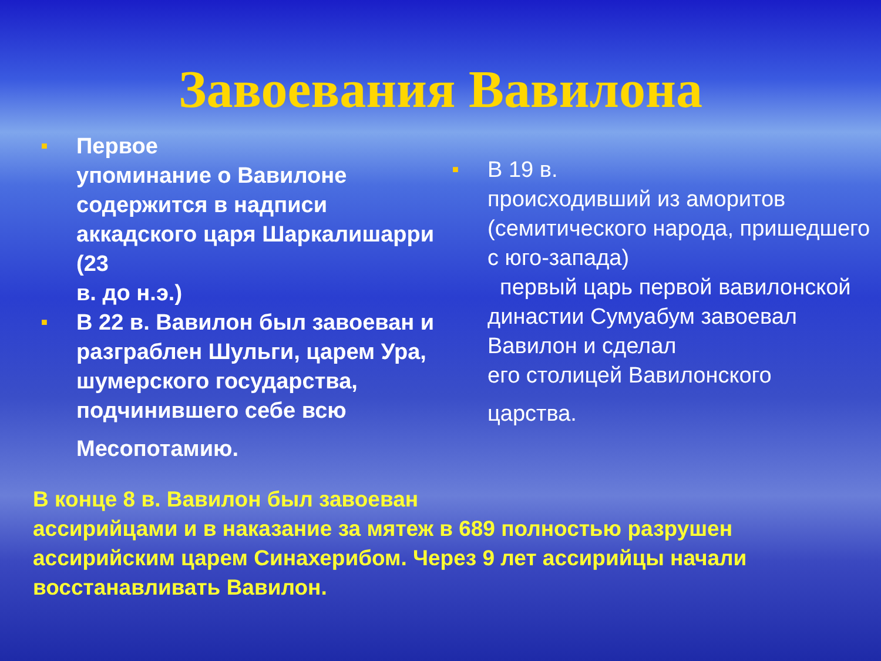Завоевания Вавилона
■
Первое
упоминание о Вавилоне содержится в надписи аккадского царя Шаркалишарри (23
в. до н.э.)
■
В 22 в. Вавилон был завоеван и разграблен Шульги, царем Ура, шумерского государства, подчинившего себе всю
Месопотамию.
■
В 19 в.
происходивший из аморитов (семитического народа, пришедшего с юго-запада)
первый царь первой вавилонской династии Сумуабум завоевал Вавилон и сделал
его столицей Вавилонского
царства.
В конце 8 в. Вавилон был завоеван
ассирийцами и в наказание за мятеж в 689 полностью разрушен ассирийским царем Синахерибом. Через 9 лет ассирийцы начали восстанавливать Вавилон.